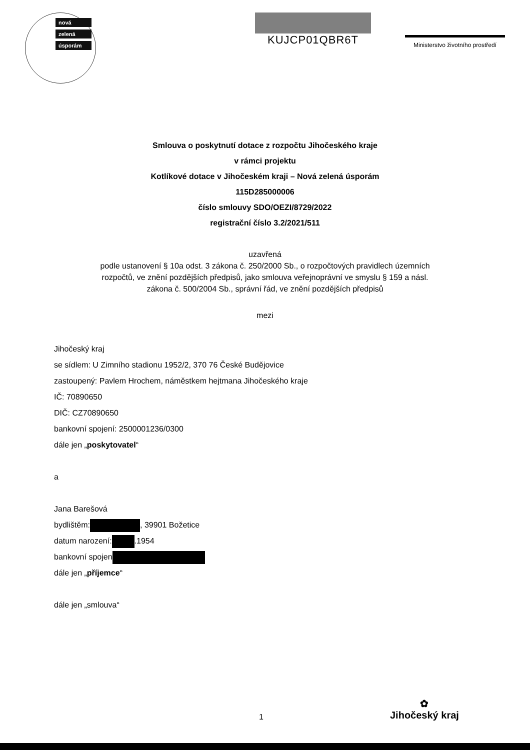nová
zelená
úsporám
KUJCP01QBR6T
Ministerstvo životního prostředí
Smlouva o poskytnutí dotace z rozpočtu Jihočeského kraje
v rámci projektu
Kotlíkové dotace v Jihočeském kraji – Nová zelená úsporám
115D285000006
číslo smlouvy SDO/OEZI/8729/2022
registrační číslo 3.2/2021/511
uzavřená
podle ustanovení § 10a odst. 3 zákona č. 250/2000 Sb., o rozpočtových pravidlech územních
rozpočtů, ve znění pozdějších předpisů, jako smlouva veřejnoprávní ve smyslu § 159 a násl.
zákona č. 500/2004 Sb., správní řád, ve znění pozdějších předpisů
mezi
Jihočeský kraj
se sídlem: U Zimního stadionu 1952/2, 370 76 České Budějovice
zastoupený: Pavlem Hrochem, náměstkem hejtmana Jihočeského kraje
IČ: 70890650
DIČ: CZ70890650
bankovní spojení: 2500001236/0300
dále jen „poskytovatel“
a
Jana Barešová
bydlištěm: , 39901 Božetice
datum narození: .1954
bankovní spojen
dále jen „příjemce“
dále jen „smlouva“
1
✿
Jihočeský kraj